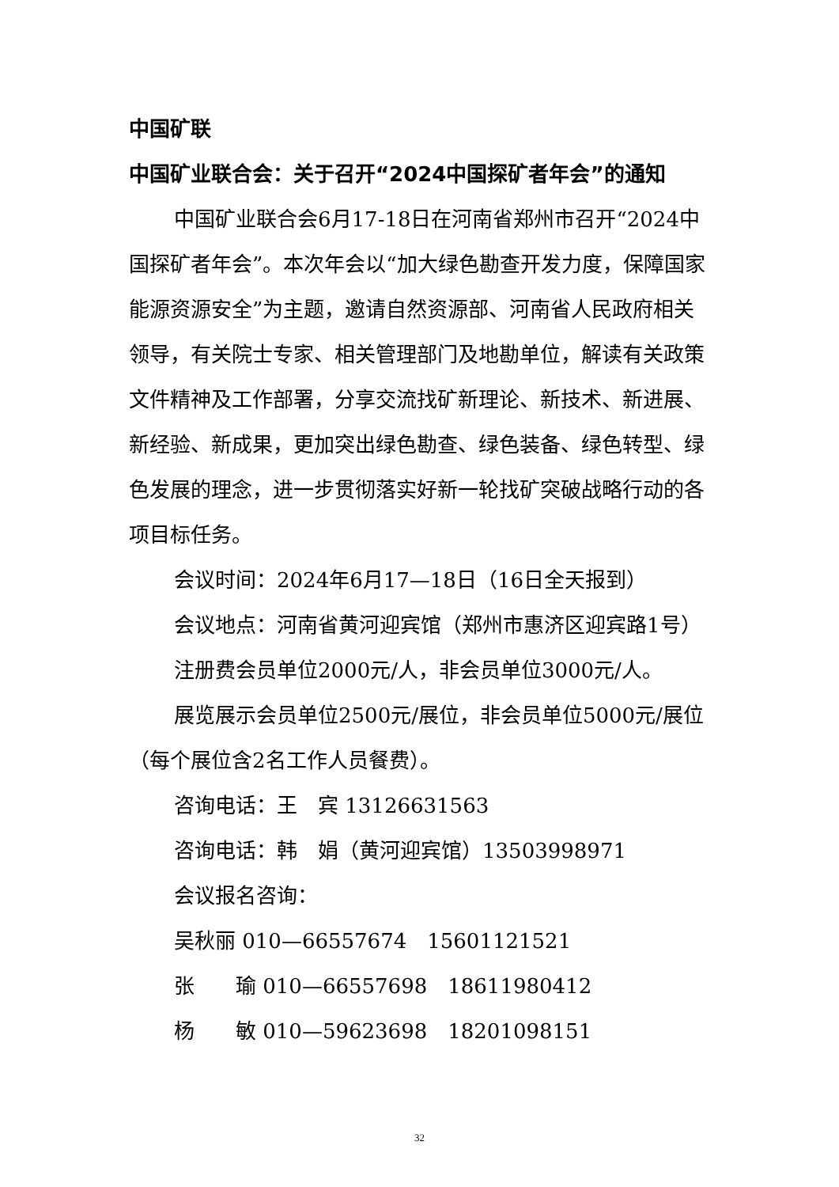中国矿联
中国矿业联合会：关于召开“2024中国探矿者年会”的通知
中国矿业联合会6月17-18日在河南省郑州市召开“2024中国探矿者年会”。本次年会以“加大绿色勘查开发力度，保障国家能源资源安全”为主题，邀请自然资源部、河南省人民政府相关领导，有关院士专家、相关管理部门及地勘单位，解读有关政策文件精神及工作部署，分享交流找矿新理论、新技术、新进展、新经验、新成果，更加突出绿色勘查、绿色装备、绿色转型、绿色发展的理念，进一步贯彻落实好新一轮找矿突破战略行动的各项目标任务。
会议时间：2024年6月17—18日（16日全天报到）
会议地点：河南省黄河迎宾馆（郑州市惠济区迎宾路1号）
注册费会员单位2000元/人，非会员单位3000元/人。
展览展示会员单位2500元/展位，非会员单位5000元/展位（每个展位含2名工作人员餐费）。
咨询电话：王　宾 13126631563
咨询电话：韩　娟（黄河迎宾馆）13503998971
会议报名咨询：
吴秋丽 010—66557674　15601121521
张　　瑜 010—66557698　18611980412
杨　　敏 010—59623698　18201098151
32